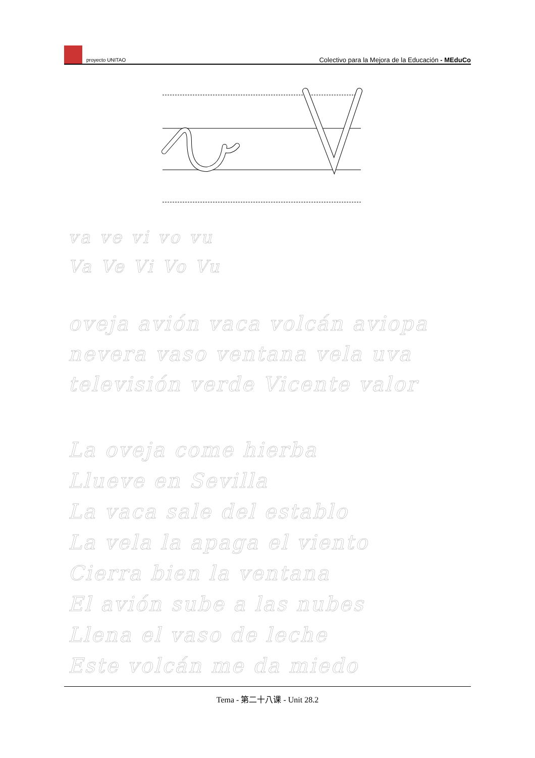proyecto UNITAO
Colectivo para la Mejora de la Educación - MEduCo
va ve vi vo vu
Va Ve Vi Vo Vu
oveja avión vaca volcán aviopa
nevera vaso ventana vela uva
televisión verde Vicente valor
La oveja come hierba
Llueve en Sevilla
La vaca sale del establo
La vela la apaga el viento
Cierra bien la ventana
El avión sube a las nubes
Llena el vaso de leche
Este volcán me da miedo
Tema - 第二十八课 - Unit 28.2